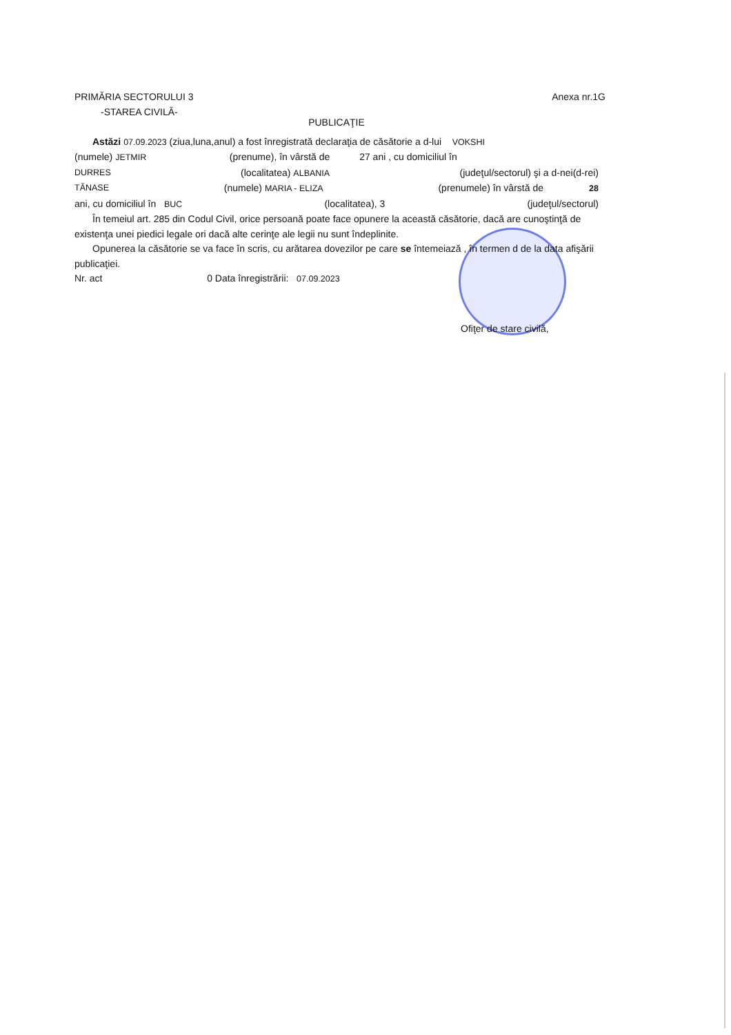PRIMĂRIA SECTORULUI 3 Anexa nr.1G
-STAREA CIVILĂ-
PUBLICAŢIE
Astăzi 07.09.2023 (ziua,luna,anul) a fost înregistrată declaraţia de căsătorie a d-lui VOKSHI
(numele) JETMIR (prenume), în vârstă de 27 ani , cu domiciliul în
DURRES (localitatea) ALBANIA (judeţul/sectorul) şi a d-nei(d-rei)
TĂNASE (numele) MARIA - ELIZA (prenumele) în vârstă de 28
ani, cu domiciliul în BUC (localitatea), 3 (judeţul/sectorul)
În temeiul art. 285 din Codul Civil, orice persoană poate face opunere la această căsătorie, dacă are cunoştinţă de existenţa unei piedici legale ori dacă alte cerinţe ale legii nu sunt îndeplinite.
Opunerea la căsătorie se va face în scris, cu arătarea dovezilor pe care se întemeiază , în termen d de la data afişării publicaţiei.
Nr. act 0 Data înregistrării: 07.09.2023
Ofiţer de stare civilă,